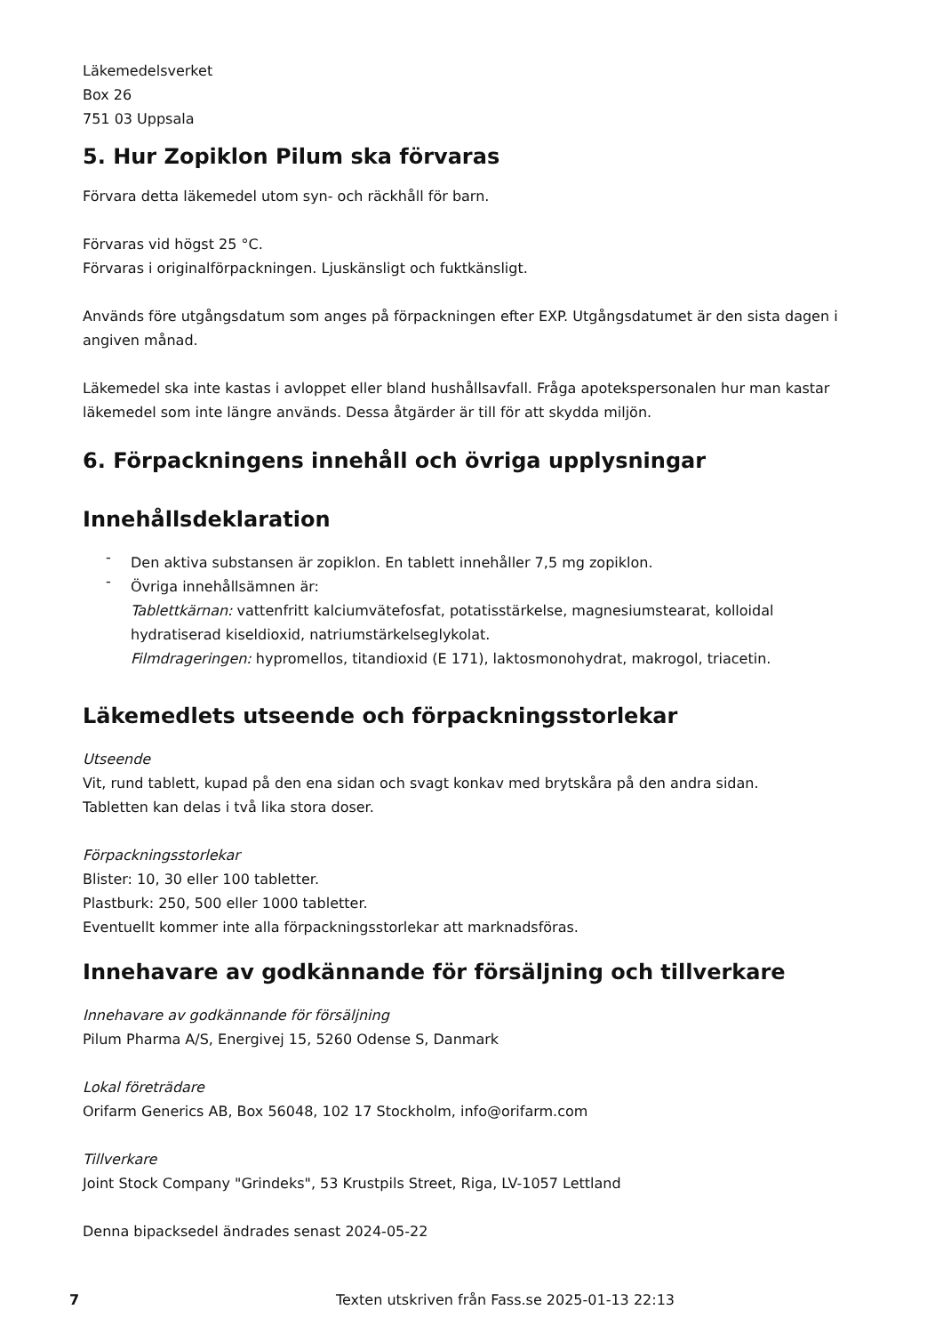Läkemedelsverket
Box 26
751 03 Uppsala
5. Hur Zopiklon Pilum ska förvaras
Förvara detta läkemedel utom syn- och räckhåll för barn.
Förvaras vid högst 25 °C.
Förvaras i originalförpackningen. Ljuskänsligt och fuktkänsligt.
Används före utgångsdatum som anges på förpackningen efter EXP. Utgångsdatumet är den sista dagen i angiven månad.
Läkemedel ska inte kastas i avloppet eller bland hushållsavfall. Fråga apotekspersonalen hur man kastar läkemedel som inte längre används. Dessa åtgärder är till för att skydda miljön.
6. Förpackningens innehåll och övriga upplysningar
Innehållsdeklaration
- Den aktiva substansen är zopiklon. En tablett innehåller 7,5 mg zopiklon.
- Övriga innehållsämnen är:
Tablettkärnan: vattenfritt kalciumvätefosfat, potatisstärkelse, magnesiumstearat, kolloidal hydratiserad kiseldioxid, natriumstärkelseglykolat.
Filmdrageringen: hypromellos, titandioxid (E 171), laktosmonohydrat, makrogol, triacetin.
Läkemedlets utseende och förpackningsstorlekar
Utseende
Vit, rund tablett, kupad på den ena sidan och svagt konkav med brytskåra på den andra sidan.
Tabletten kan delas i två lika stora doser.
Förpackningsstorlekar
Blister: 10, 30 eller 100 tabletter.
Plastburk: 250, 500 eller 1000 tabletter.
Eventuellt kommer inte alla förpackningsstorlekar att marknadsföras.
Innehavare av godkännande för försäljning och tillverkare
Innehavare av godkännande för försäljning
Pilum Pharma A/S, Energivej 15, 5260 Odense S, Danmark
Lokal företrädare
Orifarm Generics AB, Box 56048, 102 17 Stockholm, info@orifarm.com
Tillverkare
Joint Stock Company "Grindeks", 53 Krustpils Street, Riga, LV-1057 Lettland
Denna bipacksedel ändrades senast 2024-05-22
7 Texten utskriven från Fass.se 2025-01-13 22:13